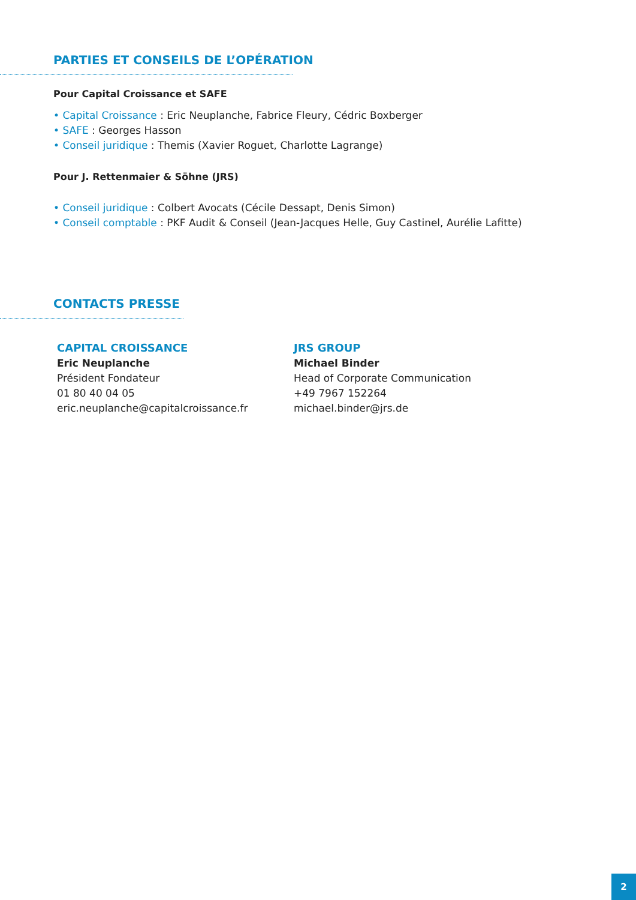PARTIES ET CONSEILS DE L’OPÉRATION
Pour Capital Croissance et SAFE
• Capital Croissance : Eric Neuplanche, Fabrice Fleury, Cédric Boxberger
• SAFE : Georges Hasson
• Conseil juridique : Themis (Xavier Roguet, Charlotte Lagrange)
Pour J. Rettenmaier & Söhne (JRS)
• Conseil juridique : Colbert Avocats (Cécile Dessapt, Denis Simon)
• Conseil comptable : PKF Audit & Conseil (Jean-Jacques Helle, Guy Castinel, Aurélie Lafitte)
CONTACTS PRESSE
CAPITAL CROISSANCE
Eric Neuplanche
Président Fondateur
01 80 40 04 05
eric.neuplanche@capitalcroissance.fr
JRS GROUP
Michael Binder
Head of Corporate Communication
+49 7967 152264
michael.binder@jrs.de
2